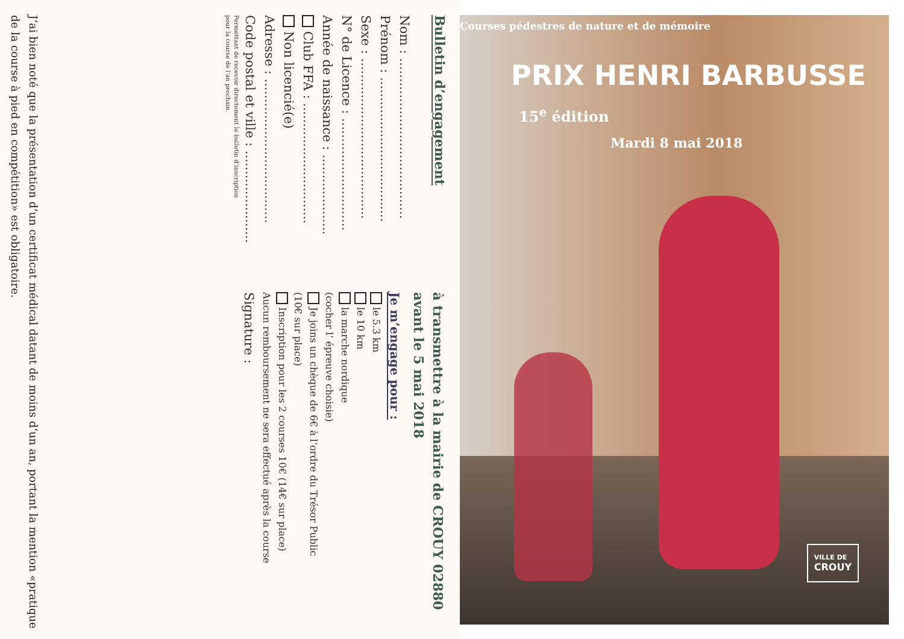Bulletin d’engagement
Nom : ........................................
Prénom : ....................................
Sexe : ........................................
N° de Licence : ............................
Année de naissance : ....................
Club FFA : ..............................
Non licencié(e)
Adresse : ....................................
Code postal et ville : .......................
Permettant de recevoir directement le bulletin d’inscription
pour la course de l’an prochain.
à transmettre à la mairie de CROUY 02880
avant le 5 mai 2018
Je m’engage pour :
le 5.3 km
le 10 km
la marche nordique
(cocher l’ épreuve choisie)
Je joins un chèque de 6€ à l’ordre du Trésor Public
(10€ sur place)
Inscription pour les 2 courses 10€ (14€ sur place)
Aucun remboursement ne sera effectué après la course
Signature :
J’ai bien noté que la présentation d’un certificat médical datant de moins d’un an, portant la mention «pratique de la course à pied en compétition» est obligatoire.
Courses pédestres de nature et de mémoire
PRIX HENRI BARBUSSE
15<sup>e</sup> édition
Mardi 8 mai 2018
VILLE DE
CROUY